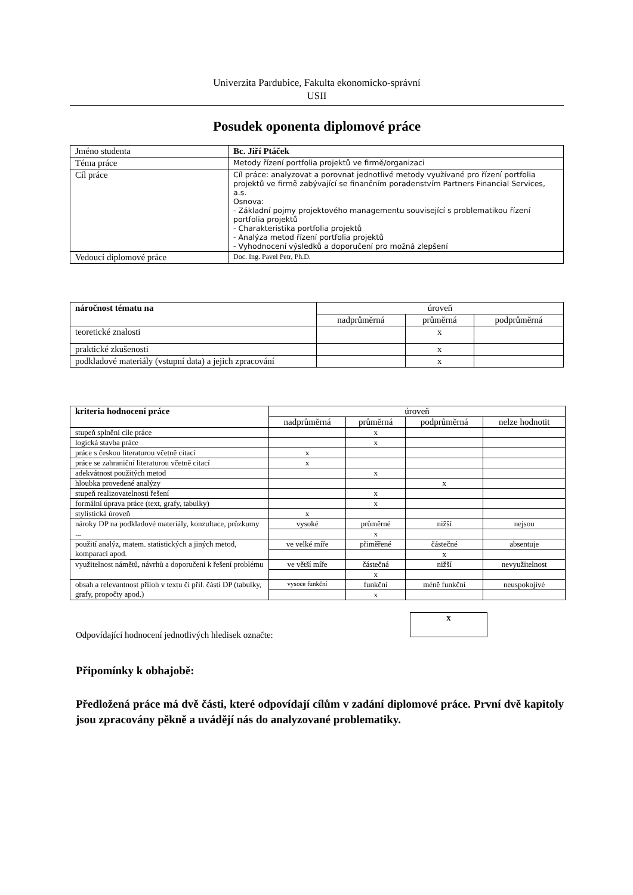Univerzita Pardubice, Fakulta ekonomicko-správní
USII
Posudek oponenta diplomové práce
| Jméno studenta | Bc. Jiří Ptáček |
| Téma práce | Metody řízení portfolia projektů ve firmě/organizaci |
| Cíl práce | Cíl práce: analyzovat a porovnat jednotlivé metody využívané pro řízení portfolia projektů ve firmě zabývající se finančním poradenstvím Partners Financial Services, a.s. Osnova: - Základní pojmy projektového managementu související s problematikou řízení portfolia projektů - Charakteristika portfolia projektů - Analýza metod řízení portfolia projektů - Vyhodnocení výsledků a doporučení pro možná zlepšení |
| Vedoucí diplomové práce | Doc. Ing. Pavel Petr, Ph.D. |
| náročnost tématu na | úroveň | | |
| --- | --- | --- | --- |
| | nadprůměrná | průměrná | podprůměrná |
| teoretické znalosti | | x | |
| praktické zkušenosti | | x | |
| podkladové materiály (vstupní data) a jejich zpracování | | x | |
| kriteria hodnocení práce | úroveň | | | |
| | nadprůměrná | průměrná | podprůměrná | nelze hodnotit |
| stupeň splnění cíle práce | | x | | |
| logická stavba práce | | x | | |
| práce s českou literaturou včetně citací | x | | | |
| práce se zahraniční literaturou včetně citací | x | | | |
| adekvátnost použitých metod | | x | | |
| hloubka provedené analýzy | | | x | |
| stupeň realizovatelnosti řešení | | x | | |
| formální úprava práce (text, grafy, tabulky) | | x | | |
| stylistická úroveň | x | | | |
| nároky DP na podkladové materiály, konzultace, průzkumy ... | vysoké | průměrné | nižší | nejsou |
| | | x | | |
| použití analýz, matem. statistických a jiných metod, komparací apod. | ve velké míře | přiměřené | částečné | absentuje |
| | | | x | |
| využitelnost námětů, návrhů a doporučení k řešení problému | ve větší míře | částečná | nižší | nevyužitelnost |
| | | x | | |
| obsah a relevantnost příloh v textu či příl. části DP (tabulky, grafy, propočty apod.) | vysoce funkční | funkční | méně funkční | neuspokojivé |
| | | x | | |
Odpovídající hodnocení jednotlivých hledisek označte:
x
Připomínky k obhajobě:
Předložená práce má dvě části, které odpovídají cílům v zadání diplomové práce. První dvě kapitoly jsou zpracovány pěkně a uvádějí nás do analyzované problematiky.